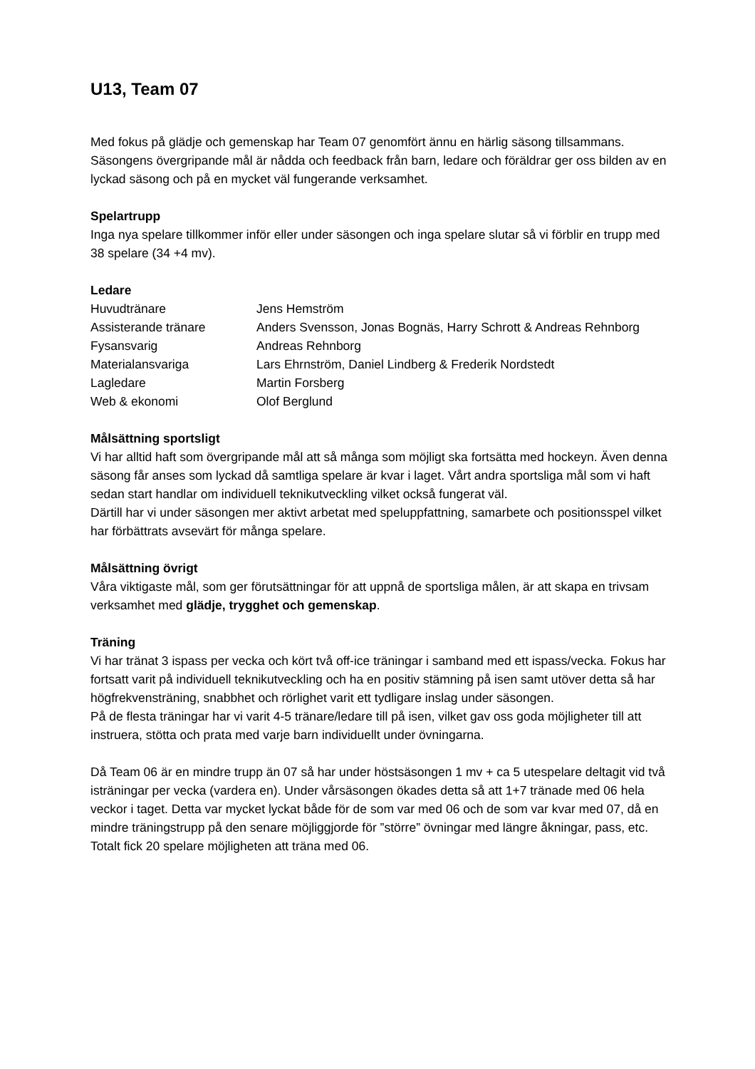U13, Team 07
Med fokus på glädje och gemenskap har Team 07 genomfört ännu en härlig säsong tillsammans. Säsongens övergripande mål är nådda och feedback från barn, ledare och föräldrar ger oss bilden av en lyckad säsong och på en mycket väl fungerande verksamhet.
Spelartrupp
Inga nya spelare tillkommer inför eller under säsongen och inga spelare slutar så vi förblir en trupp med 38 spelare (34 +4 mv).
Ledare
| Huvudtränare | Jens Hemström |
| Assisterande tränare | Anders Svensson, Jonas Bognäs, Harry Schrott & Andreas Rehnborg |
| Fysansvarig | Andreas Rehnborg |
| Materialansvariga | Lars Ehrnström, Daniel Lindberg & Frederik Nordstedt |
| Lagledare | Martin Forsberg |
| Web & ekonomi | Olof Berglund |
Målsättning sportsligt
Vi har alltid haft som övergripande mål att så många som möjligt ska fortsätta med hockeyn. Även denna säsong får anses som lyckad då samtliga spelare är kvar i laget. Vårt andra sportsliga mål som vi haft sedan start handlar om individuell teknikutveckling vilket också fungerat väl.
Därtill har vi under säsongen mer aktivt arbetat med speluppfattning, samarbete och positionsspel vilket har förbättrats avsevärt för många spelare.
Målsättning övrigt
Våra viktigaste mål, som ger förutsättningar för att uppnå de sportsliga målen, är att skapa en trivsam verksamhet med glädje, trygghet och gemenskap.
Träning
Vi har tränat 3 ispass per vecka och kört två off-ice träningar i samband med ett ispass/vecka. Fokus har fortsatt varit på individuell teknikutveckling och ha en positiv stämning på isen samt utöver detta så har högfrekvensträning, snabbhet och rörlighet varit ett tydligare inslag under säsongen.
På de flesta träningar har vi varit 4-5 tränare/ledare till på isen, vilket gav oss goda möjligheter till att instruera, stötta och prata med varje barn individuellt under övningarna.
Då Team 06 är en mindre trupp än 07 så har under höstsäsongen 1 mv + ca 5 utespelare deltagit vid två isträningar per vecka (vardera en). Under vårsäsongen ökades detta så att 1+7 tränade med 06 hela veckor i taget. Detta var mycket lyckat både för de som var med 06 och de som var kvar med 07, då en mindre träningstrupp på den senare möjliggjorde för ”större” övningar med längre åkningar, pass, etc. Totalt fick 20 spelare möjligheten att träna med 06.